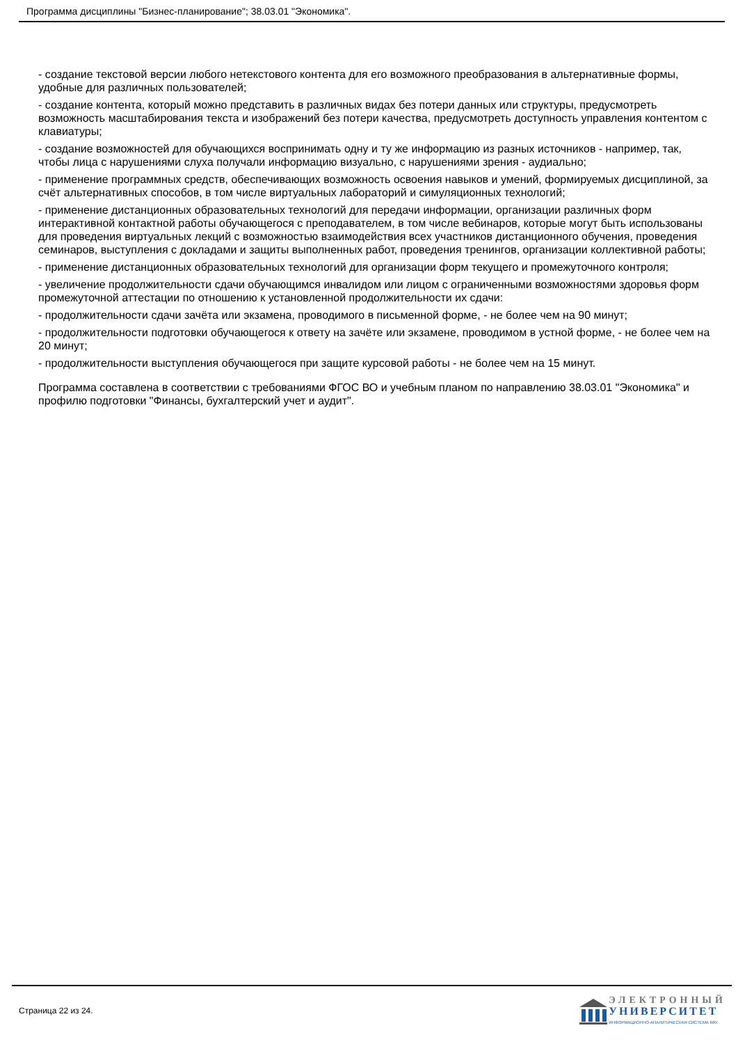Программа дисциплины "Бизнес-планирование"; 38.03.01 "Экономика".
- создание текстовой версии любого нетекстового контента для его возможного преобразования в альтернативные формы, удобные для различных пользователей;
- создание контента, который можно представить в различных видах без потери данных или структуры, предусмотреть возможность масштабирования текста и изображений без потери качества, предусмотреть доступность управления контентом с клавиатуры;
- создание возможностей для обучающихся воспринимать одну и ту же информацию из разных источников - например, так, чтобы лица с нарушениями слуха получали информацию визуально, с нарушениями зрения - аудиально;
- применение программных средств, обеспечивающих возможность освоения навыков и умений, формируемых дисциплиной, за счёт альтернативных способов, в том числе виртуальных лабораторий и симуляционных технологий;
- применение дистанционных образовательных технологий для передачи информации, организации различных форм интерактивной контактной работы обучающегося с преподавателем, в том числе вебинаров, которые могут быть использованы для проведения виртуальных лекций с возможностью взаимодействия всех участников дистанционного обучения, проведения семинаров, выступления с докладами и защиты выполненных работ, проведения тренингов, организации коллективной работы;
- применение дистанционных образовательных технологий для организации форм текущего и промежуточного контроля;
- увеличение продолжительности сдачи обучающимся инвалидом или лицом с ограниченными возможностями здоровья форм промежуточной аттестации по отношению к установленной продолжительности их сдачи:
- продолжительности сдачи зачёта или экзамена, проводимого в письменной форме, - не более чем на 90 минут;
- продолжительности подготовки обучающегося к ответу на зачёте или экзамене, проводимом в устной форме, - не более чем на 20 минут;
- продолжительности выступления обучающегося при защите курсовой работы - не более чем на 15 минут.
Программа составлена в соответствии с требованиями ФГОС ВО и учебным планом по направлению 38.03.01 "Экономика" и профилю подготовки "Финансы, бухгалтерский учет и аудит".
Страница 22 из 24.
ЭЛЕКТРОННЫЙ
УНИВЕРСИТЕТ
ИНФОРМАЦИОННО-АНАЛИТИЧЕСКАЯ СИСТЕМА КФУ